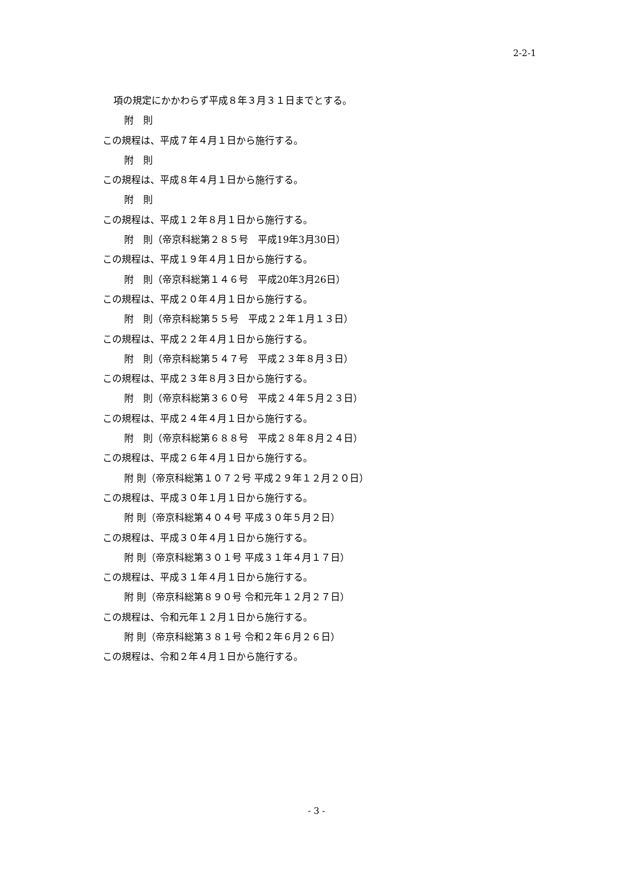2-2-1
項の規定にかかわらず平成８年３月３１日までとする。
附　則
この規程は、平成７年４月１日から施行する。
附　則
この規程は、平成８年４月１日から施行する。
附　則
この規程は、平成１２年８月１日から施行する。
附　則（帝京科総第２８５号　平成19年3月30日）
この規程は、平成１９年４月１日から施行する。
附　則（帝京科総第１４６号　平成20年3月26日）
この規程は、平成２０年４月１日から施行する。
附　則（帝京科総第５５号　平成２２年１月１３日）
この規程は、平成２２年４月１日から施行する。
附　則（帝京科総第５４７号　平成２３年８月３日）
この規程は、平成２３年８月３日から施行する。
附　則（帝京科総第３６０号　平成２４年５月２３日）
この規程は、平成２４年４月１日から施行する。
附　則（帝京科総第６８８号　平成２８年８月２４日）
この規程は、平成２６年４月１日から施行する。
附 則（帝京科総第１０７２号 平成２９年１２月２０日）
この規程は、平成３０年１月１日から施行する。
附 則（帝京科総第４０４号 平成３０年５月２日）
この規程は、平成３０年４月１日から施行する。
附 則（帝京科総第３０１号 平成３１年４月１７日）
この規程は、平成３１年４月１日から施行する。
附 則（帝京科総第８９０号 令和元年１２月２７日）
この規程は、令和元年１２月１日から施行する。
附 則（帝京科総第３８１号 令和２年６月２６日）
この規程は、令和２年４月１日から施行する。
- 3 -